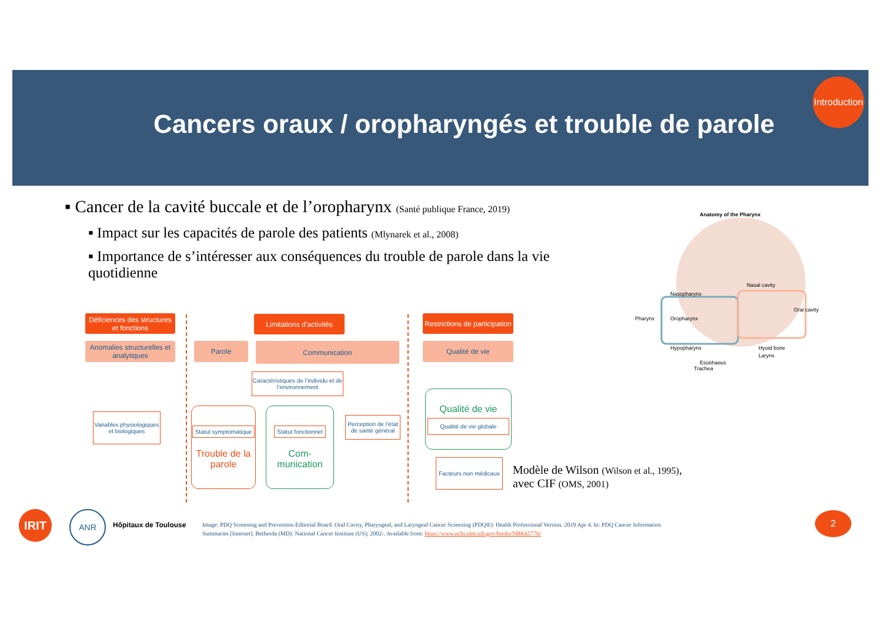Cancers oraux / oropharyngés et trouble de parole
Introduction
▪ Cancer de la cavité buccale et de l’oropharynx (Santé publique France, 2019)
▪ Impact sur les capacités de parole des patients (Mlynarek et al., 2008)
▪ Importance de s’intéresser aux conséquences du trouble de parole dans la vie quotidienne
Anatomy of the Pharynx
Pharynx
Nasopharynx
Oropharynx
Hypopharynx
Nasal cavity
Oral cavity
Hyoid bone
Larynx
Esophagus
Trachea
Déficiences des structures et fonctions
Limitations d’activités
Restrictions de participation
Anomalies structurelles et analytiques
Parole Communication Qualité de vie
Caractéristiques de l’individu et de l’environnement
Variables physiologiques et biologiques
Statut symptomatique
Trouble de la parole
Statut fonctionnel
Com-munication
Perception de l’état de santé général
Qualité de vie
Qualité de vie globale
Facteurs non médicaux
Modèle de Wilson (Wilson et al., 1995),
avec CIF (OMS, 2001)
IRIT ANR
Hôpitaux de Toulouse
Image: PDQ Screening and Prevention Editorial Board. Oral Cavity, Pharyngeal, and Laryngeal Cancer Screening (PDQ®): Health Professional Version. 2019 Apr 4. In: PDQ Cancer Information Summaries [Internet]. Bethesda (MD): National Cancer Institute (US); 2002-. Available from: https://www.ncbi.nlm.nih.gov/books/NBK65776/
2